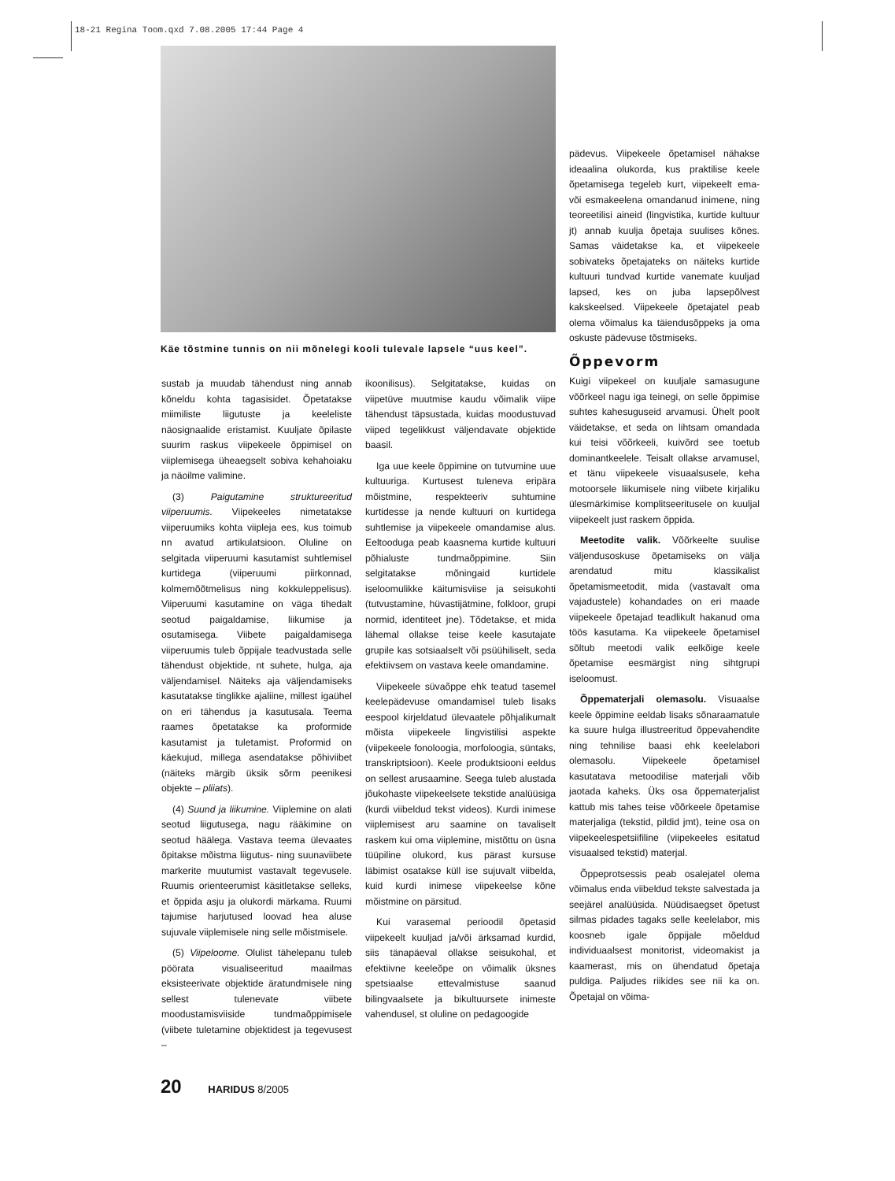18-21 Regina Toom.qxd 7.08.2005 17:44 Page 4
Käe tõstmine tunnis on nii mõnelegi kooli tulevale lapsele “uus keel”.
sustab ja muudab tähendust ning annab kõneldu kohta tagasisidet. Õpetatakse miimiliste liigutuste ja keeleliste näosignaalide eristamist. Kuuljate õpilaste suurim raskus viipekeele õppimisel on viiplemisega üheaegselt sobiva kehahoiaku ja näoilme valimine.
(3) Paigutamine struktureeritud viiperuumis. Viipekeeles nimetatakse viiperuumiks kohta viipleja ees, kus toimub nn avatud artikulatsioon. Oluline on selgitada viiperuumi kasutamist suhtlemisel kurtidega (viiperuumi piirkonnad, kolmemõõtmelisus ning kokkuleppelisus). Viiperuumi kasutamine on väga tihedalt seotud paigaldamise, liikumise ja osutamisega. Viibete paigaldamisega viiperuumis tuleb õppijale teadvustada selle tähendust objektide, nt suhete, hulga, aja väljendamisel. Näiteks aja väljendamiseks kasutatakse tinglikke ajaliine, millest igaühel on eri tähendus ja kasutusala. Teema raames õpetatakse ka proformide kasutamist ja tuletamist. Proformid on käekujud, millega asendatakse põhiviibet (näiteks märgib üksik sõrm peenikesi objekte – pliiats).
(4) Suund ja liikumine. Viiplemine on alati seotud liigutusega, nagu rääkimine on seotud häälega. Vastava teema ülevaates õpitakse mõistma liigutus- ning suunaviibete markerite muutumist vastavalt tegevusele. Ruumis orienteerumist käsitletakse selleks, et õppida asju ja olukordi märkama. Ruumi tajumise harjutused loovad hea aluse sujuvale viiplemisele ning selle mõistmisele.
(5) Viipeloome. Olulist tähelepanu tuleb pöörata visualiseeritud maailmas eksisteerivate objektide äratundmisele ning sellest tulenevate viibete moodustamisviiside tundmaõppimisele (viibete tuletamine objektidest ja tegevusest –
ikoonilisus). Selgitatakse, kuidas on viipetüve muutmise kaudu võimalik viipe tähendust täpsustada, kuidas moodustuvad viiped tegelikkust väljendavate objektide baasil.
Iga uue keele õppimine on tutvumine uue kultuuriga. Kurtusest tuleneva eripära mõistmine, respekteeriv suhtumine kurtidesse ja nende kultuuri on kurtidega suhtlemise ja viipekeele omandamise alus. Eeltooduga peab kaasnema kurtide kultuuri põhialuste tundmaõppimine. Siin selgitatakse mõningaid kurtidele iseloomulikke käitumisviise ja seisukohti (tutvustamine, hüvastijätmine, folkloor, grupi normid, identiteet jne). Tõdetakse, et mida lähemal ollakse teise keele kasutajate grupile kas sotsiaalselt või psüühiliselt, seda efektiivsem on vastava keele omandamine.
Viipekeele süvaõppe ehk teatud tasemel keelepädevuse omandamisel tuleb lisaks eespool kirjeldatud ülevaatele põhjalikumalt mõista viipekeele lingvistilisi aspekte (viipekeele fonoloogia, morfoloogia, süntaks, transkriptsioon). Keele produktsiooni eeldus on sellest arusaamine. Seega tuleb alustada jõukohaste viipekeelsete tekstide analüüsiga (kurdi viibeldud tekst videos). Kurdi inimese viiplemisest aru saamine on tavaliselt raskem kui oma viiplemine, mistõttu on üsna tüüpiline olukord, kus pärast kursuse läbimist osatakse küll ise sujuvalt viibelda, kuid kurdi inimese viipekeelse kõne mõistmine on pärsitud.
Kui varasemal perioodil õpetasid viipekeelt kuuljad ja/või ärksamad kurdid, siis tänapäeval ollakse seisukohal, et efektiivne keeleõpe on võimalik üksnes spetsiaalse ettevalmistuse saanud bilingvaalsete ja bikultuursete inimeste vahendusel, st oluline on pedagoogide
pädevus. Viipekeele õpetamisel nähakse ideaalina olukorda, kus praktilise keele õpetamisega tegeleb kurt, viipekeelt ema- või esmakeelena omandanud inimene, ning teoreetilisi aineid (lingvistika, kurtide kultuur jt) annab kuulja õpetaja suulises kõnes. Samas väidetakse ka, et viipekeele sobivateks õpetajateks on näiteks kurtide kultuuri tundvad kurtide vanemate kuuljad lapsed, kes on juba lapsepõlvest kakskeelsed. Viipekeele õpetajatel peab olema võimalus ka täiendusõppeks ja oma oskuste pädevuse tõstmiseks.
Õppevorm
Kuigi viipekeel on kuuljale samasugune võõrkeel nagu iga teinegi, on selle õppimise suhtes kahesuguseid arvamusi. Ühelt poolt väidetakse, et seda on lihtsam omandada kui teisi võõrkeeli, kuivõrd see toetub dominantkeelele. Teisalt ollakse arvamusel, et tänu viipekeele visuaalsusele, keha motoorsele liikumisele ning viibete kirjaliku ülesmärkimise komplitseeritusele on kuuljal viipekeelt just raskem õppida.
Meetodite valik. Võõrkeelte suulise väljendusoskuse õpetamiseks on välja arendatud mitu klassikalist õpetamismeetodit, mida (vastavalt oma vajadustele) kohandades on eri maade viipekeele õpetajad teadlikult hakanud oma töös kasutama. Ka viipekeele õpetamisel sõltub meetodi valik eelkõige keele õpetamise eesmärgist ning sihtgrupi iseloomust.
Õppematerjali olemasolu. Visuaalse keele õppimine eeldab lisaks sõnaraamatule ka suure hulga illustreeritud õppevahendite ning tehnilise baasi ehk keelelabori olemasolu. Viipekeele õpetamisel kasutatava metoodilise materjali võib jaotada kaheks. Üks osa õppematerjalist kattub mis tahes teise võõrkeele õpetamise materjaliga (tekstid, pildid jmt), teine osa on viipekeelespetsiifiline (viipekeeles esitatud visuaalsed tekstid) materjal.
Õppeprotsessis peab osalejatel olema võimalus enda viibeldud tekste salvestada ja seejärel analüüsida. Nüüdisaegset õpetust silmas pidades tagaks selle keelelabor, mis koosneb igale õppijale mõeldud individuaalsest monitorist, videomakist ja kaamerast, mis on ühendatud õpetaja puldiga. Paljudes riikides see nii ka on. Õpetajal on võima-
20 HARIDUS 8/2005